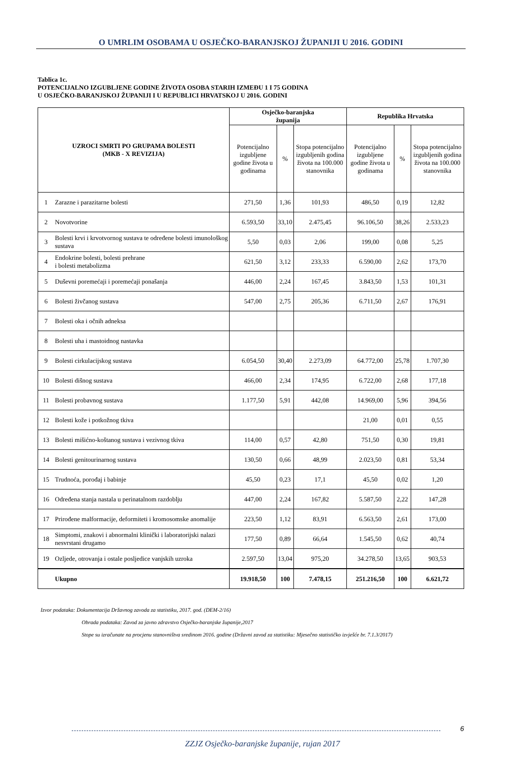O UMRLIM OSOBAMA U OSJEČKO-BARANJSKOJ ŽUPANIJI U 2016. GODINI
Tablica 1c.
POTENCIJALNO IZGUBLJENE GODINE ŽIVOTA OSOBA STARIH IZMEĐU 1 I 75 GODINA
U OSJEČKO-BARANJSKOJ ŽUPANIJI I U REPUBLICI HRVATSKOJ U 2016. GODINI
| UZROCI SMRTI PO GRUPAMA BOLESTI (MKB - X REVIZIJA) | | Osječko-baranjska županija | | | Republika Hrvatska | | |
| --- | --- | --- | --- | --- | --- | --- | --- |
| | | Potencijalno izgubljene godine života u godinama | % | Stopa potencijalno izgubljenih godina života na 100.000 stanovnika | Potencijalno izgubljene godine života u godinama | % | Stopa potencijalno izgubljenih godina života na 100.000 stanovnika |
| 1 | Zarazne i parazitarne bolesti | 271,50 | 1,36 | 101,93 | 486,50 | 0,19 | 12,82 |
| 2 | Novotvorine | 6.593,50 | 33,10 | 2.475,45 | 96.106,50 | 38,26 | 2.533,23 |
| 3 | Bolesti krvi i krvotvornog sustava te određene bolesti imunološkog sustava | 5,50 | 0,03 | 2,06 | 199,00 | 0,08 | 5,25 |
| 4 | Endokrine bolesti, bolesti prehrane i bolesti metabolizma | 621,50 | 3,12 | 233,33 | 6.590,00 | 2,62 | 173,70 |
| 5 | Duševni poremećaji i poremećaji ponašanja | 446,00 | 2,24 | 167,45 | 3.843,50 | 1,53 | 101,31 |
| 6 | Bolesti živčanog sustava | 547,00 | 2,75 | 205,36 | 6.711,50 | 2,67 | 176,91 |
| 7 | Bolesti oka i očnih adneksa | | | | | | |
| 8 | Bolesti uha i mastoidnog nastavka | | | | | | |
| 9 | Bolesti cirkulacijskog sustava | 6.054,50 | 30,40 | 2.273,09 | 64.772,00 | 25,78 | 1.707,30 |
| 10 | Bolesti dišnog sustava | 466,00 | 2,34 | 174,95 | 6.722,00 | 2,68 | 177,18 |
| 11 | Bolesti probavnog sustava | 1.177,50 | 5,91 | 442,08 | 14.969,00 | 5,96 | 394,56 |
| 12 | Bolesti kože i potkožnog tkiva | | | | 21,00 | 0,01 | 0,55 |
| 13 | Bolesti mišićno-koštanog sustava i vezivnog tkiva | 114,00 | 0,57 | 42,80 | 751,50 | 0,30 | 19,81 |
| 14 | Bolesti genitourinarnog sustava | 130,50 | 0,66 | 48,99 | 2.023,50 | 0,81 | 53,34 |
| 15 | Trudnoća, porođaj i babinje | 45,50 | 0,23 | 17,1 | 45,50 | 0,02 | 1,20 |
| 16 | Određena stanja nastala u perinatalnom razdoblju | 447,00 | 2,24 | 167,82 | 5.587,50 | 2,22 | 147,28 |
| 17 | Prirođene malformacije, deformiteti i kromosomske anomalije | 223,50 | 1,12 | 83,91 | 6.563,50 | 2,61 | 173,00 |
| 18 | Simptomi, znakovi i abnormalni klinički i laboratorijski nalazi nesvrstani drugamo | 177,50 | 0,89 | 66,64 | 1.545,50 | 0,62 | 40,74 |
| 19 | Ozljede, otrovanja i ostale posljedice vanjskih uzroka | 2.597,50 | 13,04 | 975,20 | 34.278,50 | 13,65 | 903,53 |
| | Ukupno | 19.918,50 | 100 | 7.478,15 | 251.216,50 | 100 | 6.621,72 |
Izvor podataka: Dokumentacija Državnog zavoda za statistiku, 2017. god. (DEM-2/16)
Obrada podataka: Zavod za javno zdravstvo Osječko-baranjske županije,2017
Stope su izračunate na procjenu stanovništva sredinom 2016. godine (Državni zavod za statistiku: Mjesečno statističko izvješće br. 7.1.3/2017)
6
ZZJZ Osječko-baranjske županije, rujan 2017